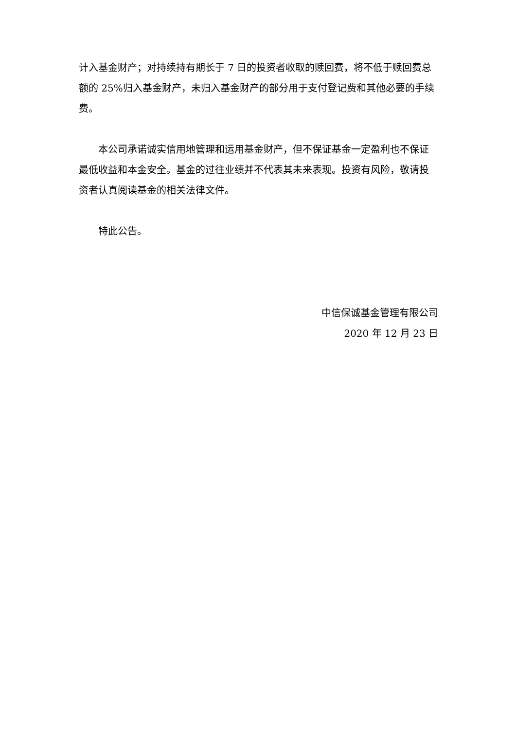计入基金财产；对持续持有期长于 7 日的投资者收取的赎回费，将不低于赎回费总额的 25%归入基金财产，未归入基金财产的部分用于支付登记费和其他必要的手续费。
本公司承诺诚实信用地管理和运用基金财产，但不保证基金一定盈利也不保证最低收益和本金安全。基金的过往业绩并不代表其未来表现。投资有风险，敬请投资者认真阅读基金的相关法律文件。
特此公告。
中信保诚基金管理有限公司
2020 年 12 月 23 日